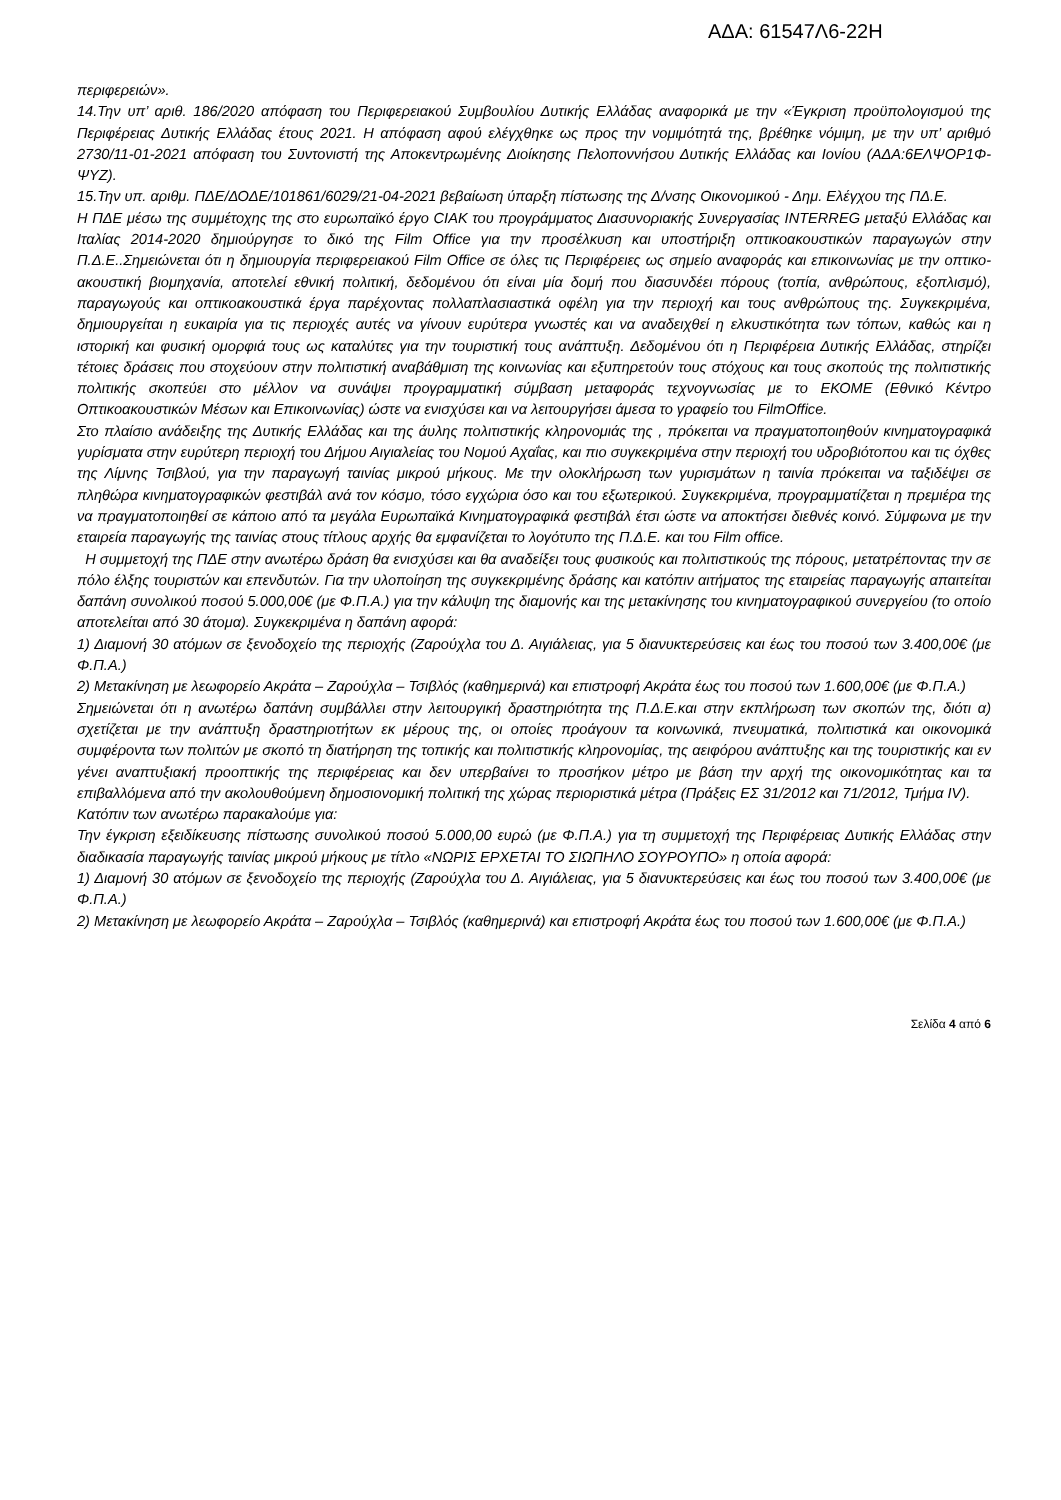ΑΔΑ: 61547Λ6-22Η
περιφερειών».
14.Την υπ’ αριθ. 186/2020 απόφαση του Περιφερειακού Συμβουλίου Δυτικής Ελλάδας αναφορικά με την «Έγκριση προϋπολογισμού της Περιφέρειας Δυτικής Ελλάδας έτους 2021. Η απόφαση αφού ελέγχθηκε ως προς την νομιμότητά της, βρέθηκε νόμιμη, με την υπ’ αριθμό 2730/11-01-2021 απόφαση του Συντονιστή της Αποκεντρωμένης Διοίκησης Πελοποννήσου Δυτικής Ελλάδας και Ιονίου (ΑΔΑ:6ΕΛΨΟΡ1Φ-ΨΥΖ).
15.Την υπ. αριθμ. ΠΔΕ/ΔΟΔΕ/101861/6029/21-04-2021 βεβαίωση ύπαρξη πίστωσης της Δ/νσης Οικονομικού - Δημ. Ελέγχου της ΠΔ.Ε.
Η ΠΔΕ μέσω της συμμέτοχης της στο ευρωπαϊκό έργο CIAK του προγράμματος Διασυνοριακής Συνεργασίας INTERREG μεταξύ Ελλάδας και Ιταλίας 2014-2020 δημιούργησε το δικό της Film Office για την προσέλκυση και υποστήριξη οπτικοακουστικών παραγωγών στην Π.Δ.Ε..Σημειώνεται ότι η δημιουργία περιφερειακού Film Office σε όλες τις Περιφέρειες ως σημείο αναφοράς και επικοινωνίας με την οπτικο-ακουστική βιομηχανία, αποτελεί εθνική πολιτική, δεδομένου ότι είναι μία δομή που διασυνδέει πόρους (τοπία, ανθρώπους, εξοπλισμό), παραγωγούς και οπτικοακουστικά έργα παρέχοντας πολλαπλασιαστικά οφέλη για την περιοχή και τους ανθρώπους της. Συγκεκριμένα, δημιουργείται η ευκαιρία για τις περιοχές αυτές να γίνουν ευρύτερα γνωστές και να αναδειχθεί η ελκυστικότητα των τόπων, καθώς και η ιστορική και φυσική ομορφιά τους ως καταλύτες για την τουριστική τους ανάπτυξη. Δεδομένου ότι η Περιφέρεια Δυτικής Ελλάδας, στηρίζει τέτοιες δράσεις που στοχεύουν στην πολιτιστική αναβάθμιση της κοινωνίας και εξυπηρετούν τους στόχους και τους σκοπούς της πολιτιστικής πολιτικής σκοπεύει στο μέλλον να συνάψει προγραμματική σύμβαση μεταφοράς τεχνογνωσίας με το ΕΚΟΜΕ (Εθνικό Κέντρο Οπτικοακουστικών Μέσων και Επικοινωνίας) ώστε να ενισχύσει και να λειτουργήσει άμεσα το γραφείο του FilmOffice.
Στο πλαίσιο ανάδειξης της Δυτικής Ελλάδας και της άυλης πολιτιστικής κληρονομιάς της , πρόκειται να πραγματοποιηθούν κινηματογραφικά γυρίσματα στην ευρύτερη περιοχή του Δήμου Αιγιαλείας του Νομού Αχαΐας, και πιο συγκεκριμένα στην περιοχή του υδροβιότοπου και τις όχθες της Λίμνης Τσιβλού, για την παραγωγή ταινίας μικρού μήκους. Με την ολοκλήρωση των γυρισμάτων η ταινία πρόκειται να ταξιδέψει σε πληθώρα κινηματογραφικών φεστιβάλ ανά τον κόσμο, τόσο εγχώρια όσο και του εξωτερικού. Συγκεκριμένα, προγραμματίζεται η πρεμιέρα της να πραγματοποιηθεί σε κάποιο από τα μεγάλα Ευρωπαϊκά Κινηματογραφικά φεστιβάλ έτσι ώστε να αποκτήσει διεθνές κοινό. Σύμφωνα με την εταιρεία παραγωγής της ταινίας στους τίτλους αρχής θα εμφανίζεται το λογότυπο της Π.Δ.Ε. και του Film office.
Η συμμετοχή της ΠΔΕ στην ανωτέρω δράση θα ενισχύσει και θα αναδείξει τους φυσικούς και πολιτιστικούς της πόρους, μετατρέποντας την σε πόλο έλξης τουριστών και επενδυτών. Για την υλοποίηση της συγκεκριμένης δράσης και κατόπιν αιτήματος της εταιρείας παραγωγής απαιτείται δαπάνη συνολικού ποσού 5.000,00€ (με Φ.Π.Α.) για την κάλυψη της διαμονής και της μετακίνησης του κινηματογραφικού συνεργείου (το οποίο αποτελείται από 30 άτομα). Συγκεκριμένα η δαπάνη αφορά:
1) Διαμονή 30 ατόμων σε ξενοδοχείο της περιοχής (Ζαρούχλα του Δ. Αιγιάλειας, για 5 διανυκτερεύσεις και έως του ποσού των 3.400,00€ (με Φ.Π.Α.)
2) Μετακίνηση με λεωφορείο Ακράτα – Ζαρούχλα – Τσιβλός (καθημερινά) και επιστροφή Ακράτα έως του ποσού των 1.600,00€ (με Φ.Π.Α.)
Σημειώνεται ότι η ανωτέρω δαπάνη συμβάλλει στην λειτουργική δραστηριότητα της Π.Δ.Ε.και στην εκπλήρωση των σκοπών της, διότι α) σχετίζεται με την ανάπτυξη δραστηριοτήτων εκ μέρους της, οι οποίες προάγουν τα κοινωνικά, πνευματικά, πολιτιστικά και οικονομικά συμφέροντα των πολιτών με σκοπό τη διατήρηση της τοπικής και πολιτιστικής κληρονομίας, της αειφόρου ανάπτυξης και της τουριστικής και εν γένει αναπτυξιακή προοπτικής της περιφέρειας και δεν υπερβαίνει το προσήκον μέτρο με βάση την αρχή της οικονομικότητας και τα επιβαλλόμενα από την ακολουθούμενη δημοσιονομική πολιτική της χώρας περιοριστικά μέτρα (Πράξεις ΕΣ 31/2012 και 71/2012, Τμήμα IV).
Κατόπιν των ανωτέρω παρακαλούμε για:
Την έγκριση εξειδίκευσης πίστωσης συνολικού ποσού 5.000,00 ευρώ (με Φ.Π.Α.) για τη συμμετοχή της Περιφέρειας Δυτικής Ελλάδας στην διαδικασία παραγωγής ταινίας μικρού μήκους με τίτλο «ΝΩΡΙΣ ΕΡΧΕΤΑΙ ΤΟ ΣΙΩΠΗΛΟ ΣΟΥΡΟΥΠΟ» η οποία αφορά:
1) Διαμονή 30 ατόμων σε ξενοδοχείο της περιοχής (Ζαρούχλα του Δ. Αιγιάλειας, για 5 διανυκτερεύσεις και έως του ποσού των 3.400,00€ (με Φ.Π.Α.)
2) Μετακίνηση με λεωφορείο Ακράτα – Ζαρούχλα – Τσιβλός (καθημερινά) και επιστροφή Ακράτα έως του ποσού των 1.600,00€ (με Φ.Π.Α.)
Σελίδα 4 από 6